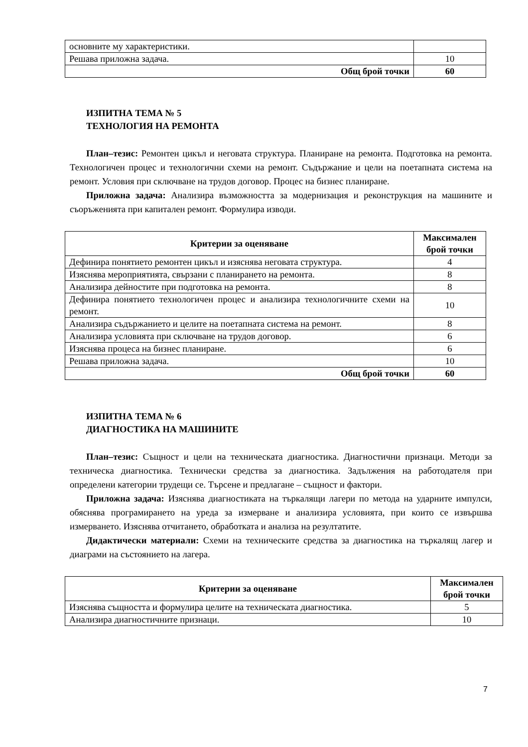| основните му характеристики. | |
| Решава приложна задача. | 10 |
| Общ брой точки | 60 |
ИЗПИТНА ТЕМА № 5
ТЕХНОЛОГИЯ НА РЕМОНТА
План–тезис: Ремонтен цикъл и неговата структура. Планиране на ремонта. Подготовка на ремонта. Технологичен процес и технологични схеми на ремонт. Съдържание и цели на поетапната система на ремонт. Условия при сключване на трудов договор. Процес на бизнес планиране.
Приложна задача: Анализира възможността за модернизация и реконструкция на машините и съоръженията при капитален ремонт. Формулира изводи.
| Критерии за оценяване | Максимален брой точки |
| --- | --- |
| Дефинира понятието ремонтен цикъл и изяснява неговата структура. | 4 |
| Изяснява мероприятията, свързани с планирането на ремонта. | 8 |
| Анализира дейностите при подготовка на ремонта. | 8 |
| Дефинира понятието технологичен процес и анализира технологичните схеми на ремонт. | 10 |
| Анализира съдържанието и целите на поетапната система на ремонт. | 8 |
| Анализира условията при сключване на трудов договор. | 6 |
| Изяснява процеса на бизнес планиране. | 6 |
| Решава приложна задача. | 10 |
| Общ брой точки | 60 |
ИЗПИТНА ТЕМА № 6
ДИАГНОСТИКА НА МАШИНИТЕ
План–тезис: Същност и цели на техническата диагностика. Диагностични признаци. Методи за техническа диагностика. Технически средства за диагностика. Задължения на работодателя при определени категории трудещи се. Търсене и предлагане – същност и фактори.
Приложна задача: Изяснява диагностиката на търкалящи лагери по метода на ударните импулси, обяснява програмирането на уреда за измерване и анализира условията, при които се извършва измерването. Изяснява отчитането, обработката и анализа на резултатите.
Дидактически материали: Схеми на техническите средства за диагностика на търкалящ лагер и диаграми на състоянието на лагера.
| Критерии за оценяване | Максимален брой точки |
| --- | --- |
| Изяснява същността и формулира целите на техническата диагностика. | 5 |
| Анализира диагностичните признаци. | 10 |
7